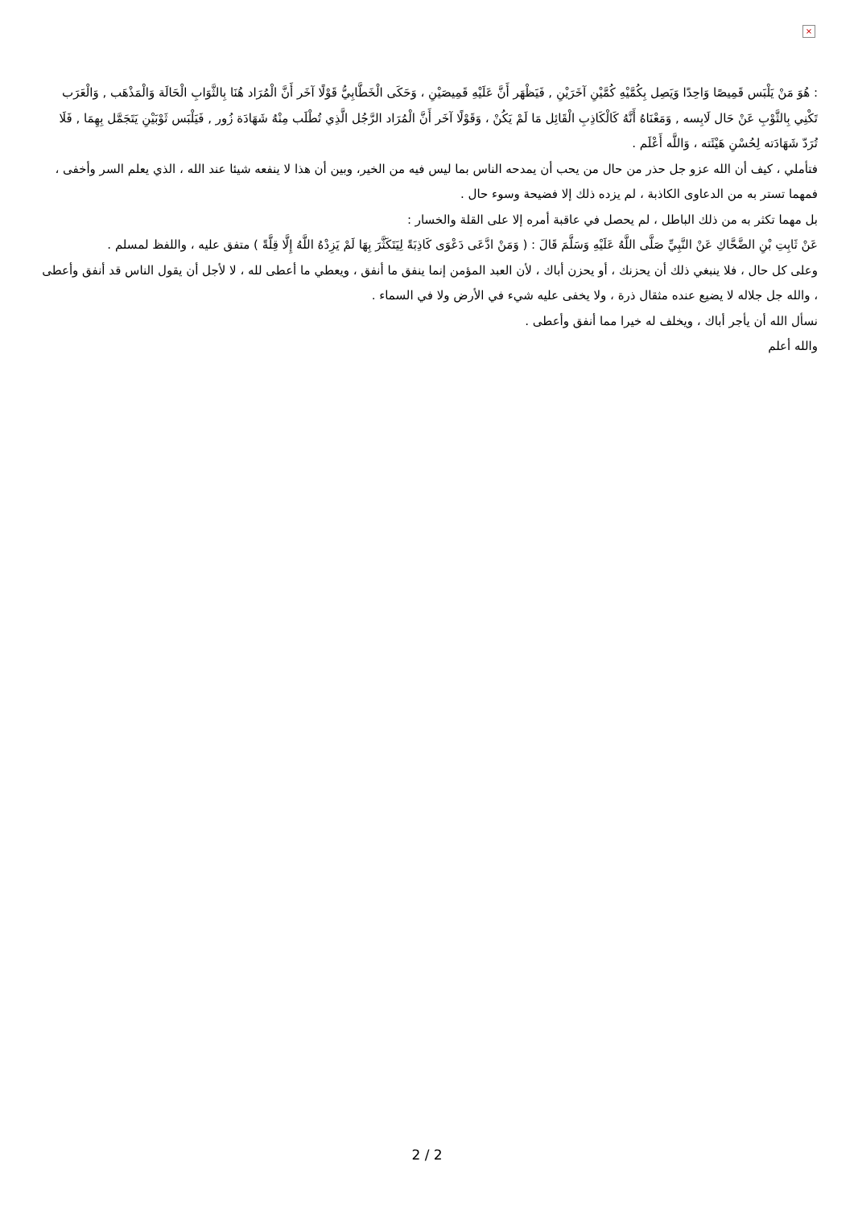×
: هُوَ مَنْ يَلْبَس قَمِيصًا وَاحِدًا وَيَصِل بِكُمَّيْهِ كُمَّيْنِ آخَرَيْنِ , فَيَظْهَر أَنَّ عَلَيْهِ قَمِيصَيْنِ ، وَحَكَى الْخَطَّابِيُّ قَوْلًا آخَر أَنَّ الْمُرَاد هُنَا بِالثَّوَابِ الْحَالَة وَالْمَذْهَب , وَالْعَرَب تَكْنِي بِالثَّوْبِ عَنْ حَال لَابِسه , وَمَعْنَاهُ أَنَّهُ كَالْكَاذِبِ الْقَائِل مَا لَمْ يَكُنْ ، وَقَوْلًا آخَر أَنَّ الْمُرَاد الرَّجُل الَّذِي تُطْلَب مِنْهُ شَهَادَة زُور , فَيَلْبَس ثَوْبَيْنِ يَتَجَمَّل بِهِمَا , فَلَا تُرَدّ شَهَادَته لِحُسْنِ هَيْئَته ، وَاللَّه أَعْلَم .
فتأملي ، كيف أن الله عزو جل حذر من حال من يحب أن يمدحه الناس بما ليس فيه من الخير، وبين أن هذا لا ينفعه شيئا عند الله ، الذي يعلم السر وأخفى ، فمهما تستر به من الدعاوى الكاذبة ، لم يزده ذلك إلا فضيحة وسوء حال .
بل مهما تكثر به من ذلك الباطل ، لم يحصل في عاقبة أمره إلا على القلة والخسار :
عَنْ ثَابِتِ بْنِ الضَّحَّاكِ عَنْ النَّبِيِّ صَلَّى اللَّهُ عَلَيْهِ وَسَلَّمَ قَالَ : ( وَمَنْ ادَّعَى دَعْوَى كَاذِبَةً لِيَتَكَثَّرَ بِهَا لَمْ يَزِدْهُ اللَّهُ إِلَّا قِلَّةً ) متفق عليه ، واللفظ لمسلم .
وعلى كل حال ، فلا ينبغي ذلك أن يحزنك ، أو يحزن أباك ، لأن العبد المؤمن إنما ينفق ما أنفق ، ويعطي ما أعطى لله ، لا لأجل أن يقول الناس قد أنفق وأعطى ، والله جل جلاله لا يضيع عنده مثقال ذرة ، ولا يخفى عليه شيء في الأرض ولا في السماء .
نسأل الله أن يأجر أباك ، ويخلف له خيرا مما أنفق وأعطى .
والله أعلم
2 / 2